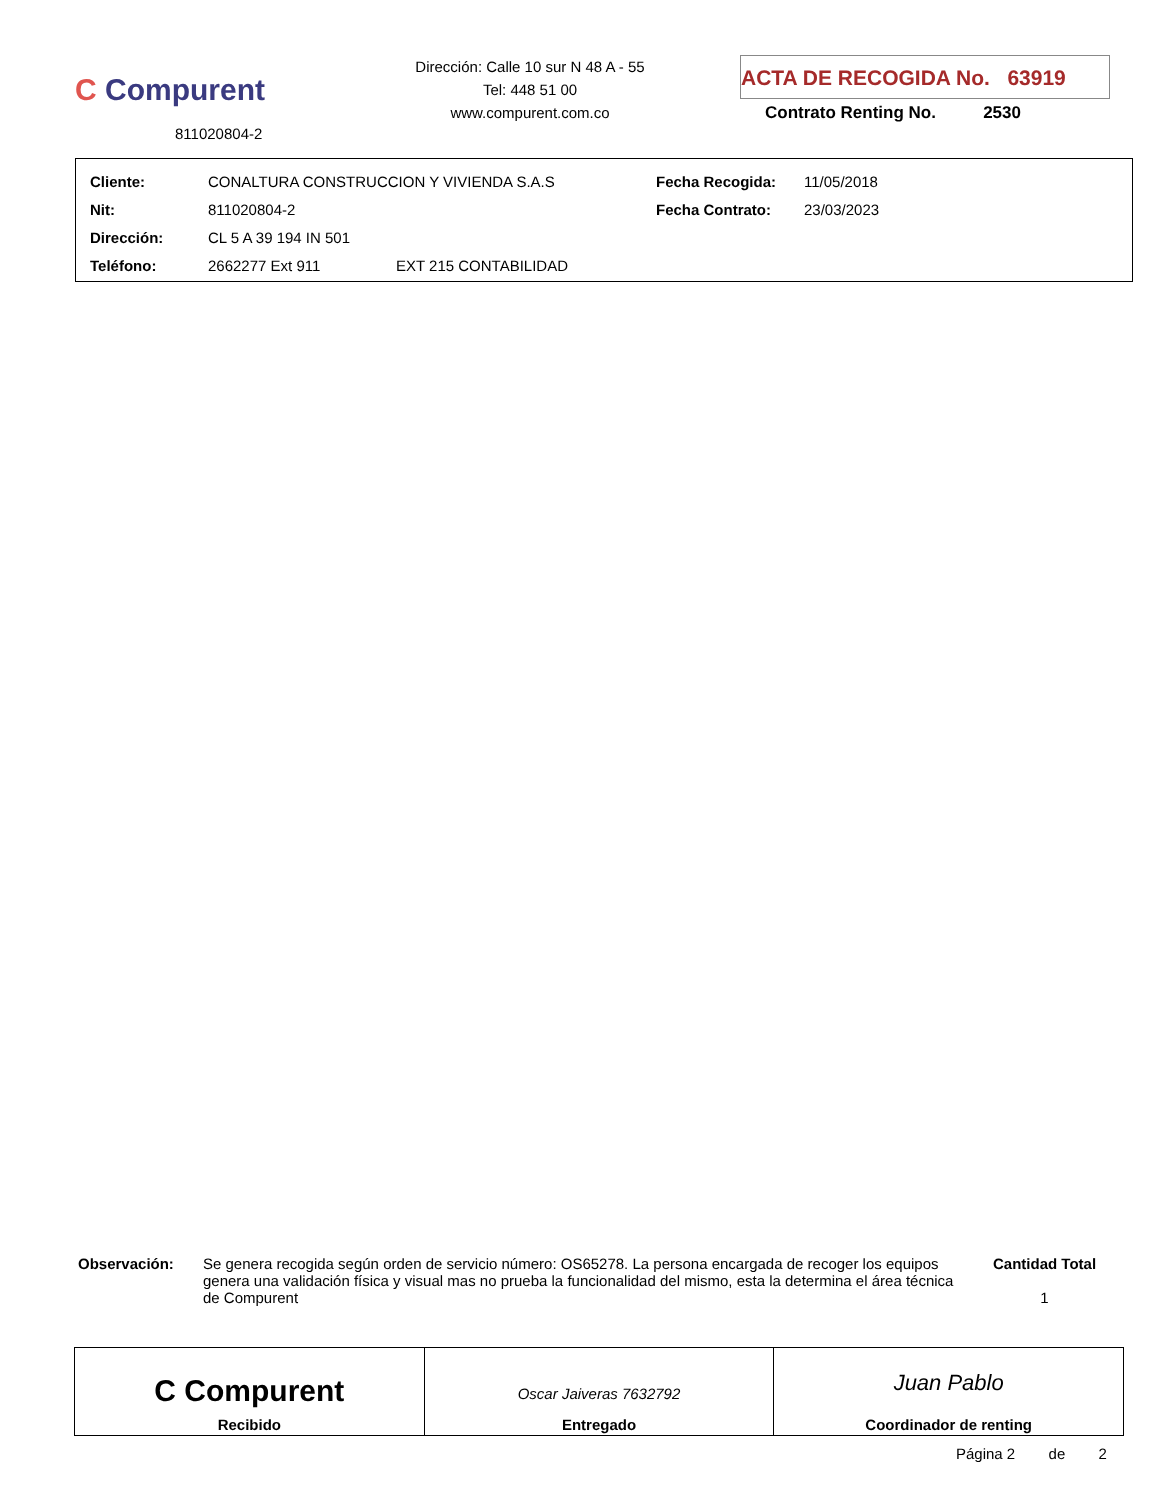C Compurent
811020804-2
Dirección: Calle 10 sur N 48 A - 55
Tel: 448 51 00
www.compurent.com.co
ACTA DE RECOGIDA No. 63919
Contrato Renting No. 2530
| Cliente: | CONALTURA CONSTRUCCION Y VIVIENDA S.A.S | | Fecha Recogida: | 11/05/2018 |
| Nit: | 811020804-2 | | Fecha Contrato: | 23/03/2023 |
| Dirección: | CL 5 A 39 194 IN 501 | | | |
| Teléfono: | 2662277 Ext 911 | EXT 215 CONTABILIDAD | | |
Observación: Se genera recogida según orden de servicio número: OS65278. La persona encargada de recoger los equipos genera una validación física y visual mas no prueba la funcionalidad del mismo, esta la determina el área técnica de Compurent
Cantidad Total
1
C Compurent
Recibido
Oscar Jaiveras 7632792
Entregado
Juan Pablo
Coordinador de renting
Página 2 de 2